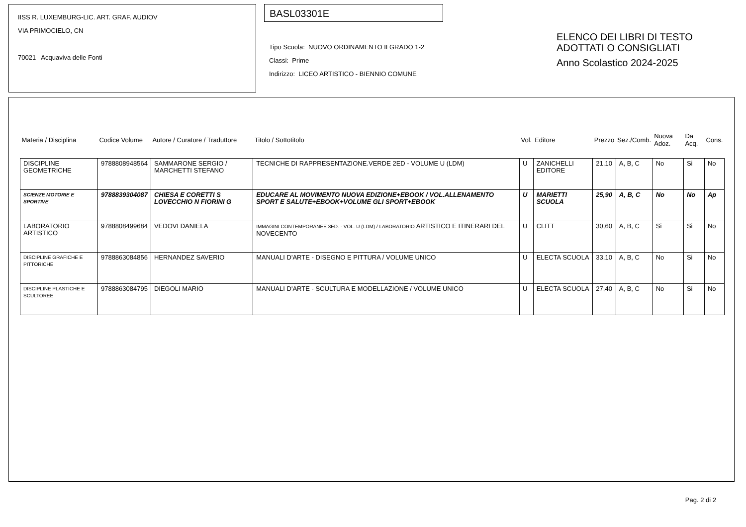IISS R. LUXEMBURG-LIC. ART. GRAF. AUDIOV
VIA PRIMOCIELO, CN
70021 Acquaviva delle Fonti
BASL03301E
Tipo Scuola: NUOVO ORDINAMENTO II GRADO 1-2
Classi: Prime
Indirizzo: LICEO ARTISTICO - BIENNIO COMUNE
ELENCO DEI LIBRI DI TESTO
ADOTTATI O CONSIGLIATI
Anno Scolastico 2024-2025
| Materia / Disciplina | Codice Volume | Autore / Curatore / Traduttore | Titolo / Sottotitolo | Vol. | Editore | Prezzo | Sez./Comb. | Nuova Adoz. | Da Acq. | Cons. |
| --- | --- | --- | --- | --- | --- | --- | --- | --- | --- | --- |
| DISCIPLINE GEOMETRICHE | 9788808948564 | SAMMARONE SERGIO / MARCHETTI STEFANO | TECNICHE DI RAPPRESENTAZIONE.VERDE 2ED - VOLUME U (LDM) | U | ZANICHELLI EDITORE | 21,10 | A, B, C | No | Si | No |
| SCIENZE MOTORIE E SPORTIVE | 9788839304087 | CHIESA E CORETTI S LOVECCHIO N FIORINI G | EDUCARE AL MOVIMENTO NUOVA EDIZIONE+EBOOK / VOL.ALLENAMENTO SPORT E SALUTE+EBOOK+VOLUME GLI SPORT+EBOOK | U | MARIETTI SCUOLA | 25,90 | A, B, C | No | No | Ap |
| LABORATORIO ARTISTICO | 9788808499684 | VEDOVI DANIELA | IMMAGINI CONTEMPORANEE 3ED. - VOL. U (LDM) / LABORATORIO ARTISTICO E ITINERARI DEL NOVECENTO | U | CLITT | 30,60 | A, B, C | Si | Si | No |
| DISCIPLINE GRAFICHE E PITTORICHE | 9788863084856 | HERNANDEZ SAVERIO | MANUALI D'ARTE - DISEGNO E PITTURA / VOLUME UNICO | U | ELECTA SCUOLA | 33,10 | A, B, C | No | Si | No |
| DISCIPLINE PLASTICHE E SCULTOREE | 9788863084795 | DIEGOLI MARIO | MANUALI D'ARTE - SCULTURA E MODELLAZIONE / VOLUME UNICO | U | ELECTA SCUOLA | 27,40 | A, B, C | No | Si | No |
Pag. 2 di 2